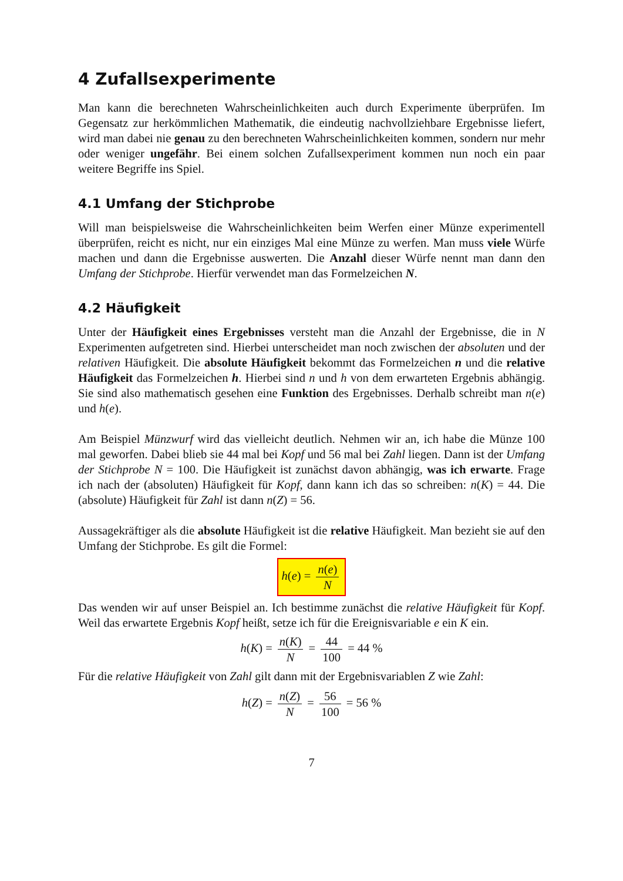4 Zufallsexperimente
Man kann die berechneten Wahrscheinlichkeiten auch durch Experimente überprüfen. Im Gegensatz zur herkömmlichen Mathematik, die eindeutig nachvollziehbare Ergebnisse liefert, wird man dabei nie genau zu den berechneten Wahrscheinlichkeiten kommen, sondern nur mehr oder weniger ungefähr. Bei einem solchen Zufallsexperiment kommen nun noch ein paar weitere Begriffe ins Spiel.
4.1 Umfang der Stichprobe
Will man beispielsweise die Wahrscheinlichkeiten beim Werfen einer Münze experimentell überprüfen, reicht es nicht, nur ein einziges Mal eine Münze zu werfen. Man muss viele Würfe machen und dann die Ergebnisse auswerten. Die Anzahl dieser Würfe nennt man dann den Umfang der Stichprobe. Hierfür verwendet man das Formelzeichen N.
4.2 Häufigkeit
Unter der Häufigkeit eines Ergebnisses versteht man die Anzahl der Ergebnisse, die in N Experimenten aufgetreten sind. Hierbei unterscheidet man noch zwischen der absoluten und der relativen Häufigkeit. Die absolute Häufigkeit bekommt das Formelzeichen n und die relative Häufigkeit das Formelzeichen h. Hierbei sind n und h von dem erwarteten Ergebnis abhängig. Sie sind also mathematisch gesehen eine Funktion des Ergebnisses. Derhalb schreibt man n(e) und h(e).
Am Beispiel Münzwurf wird das vielleicht deutlich. Nehmen wir an, ich habe die Münze 100 mal geworfen. Dabei blieb sie 44 mal bei Kopf und 56 mal bei Zahl liegen. Dann ist der Umfang der Stichprobe N = 100. Die Häufigkeit ist zunächst davon abhängig, was ich erwarte. Frage ich nach der (absoluten) Häufigkeit für Kopf, dann kann ich das so schreiben: n(K) = 44. Die (absolute) Häufigkeit für Zahl ist dann n(Z) = 56.
Aussagekräftiger als die absolute Häufigkeit ist die relative Häufigkeit. Man bezieht sie auf den Umfang der Stichprobe. Es gilt die Formel:
h(e) = n(e) N
Das wenden wir auf unser Beispiel an. Ich bestimme zunächst die relative Häufigkeit für Kopf. Weil das erwartete Ergebnis Kopf heißt, setze ich für die Ereignisvariable e ein K ein.
h(K) = n(K) N = 44 100 = 44 %
Für die relative Häufigkeit von Zahl gilt dann mit der Ergebnisvariablen Z wie Zahl:
h(Z) = n(Z) N = 56 100 = 56 %
7